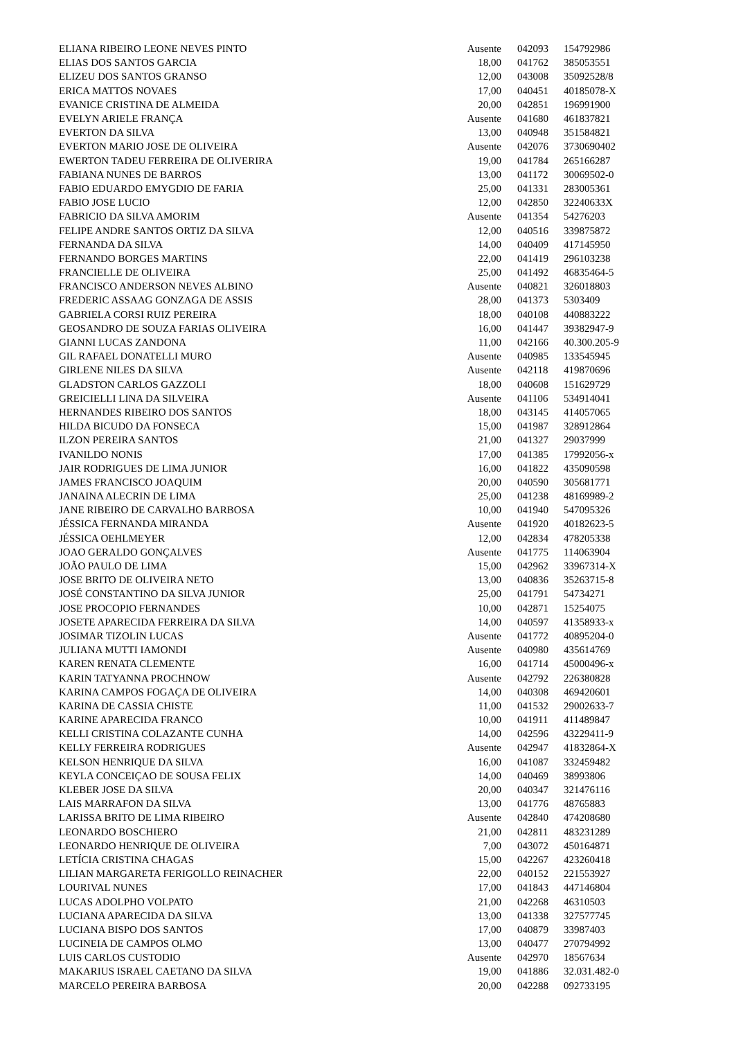| ELIANA RIBEIRO LEONE NEVES PINTO | Ausente | 042093 | 154792986 |
| ELIAS DOS SANTOS GARCIA | 18,00 | 041762 | 385053551 |
| ELIZEU DOS SANTOS GRANSO | 12,00 | 043008 | 35092528/8 |
| ERICA MATTOS NOVAES | 17,00 | 040451 | 40185078-X |
| EVANICE CRISTINA DE ALMEIDA | 20,00 | 042851 | 196991900 |
| EVELYN ARIELE FRANÇA | Ausente | 041680 | 461837821 |
| EVERTON DA SILVA | 13,00 | 040948 | 351584821 |
| EVERTON MARIO JOSE DE OLIVEIRA | Ausente | 042076 | 3730690402 |
| EWERTON TADEU FERREIRA DE OLIVERIRA | 19,00 | 041784 | 265166287 |
| FABIANA NUNES DE BARROS | 13,00 | 041172 | 30069502-0 |
| FABIO EDUARDO EMYGDIO DE FARIA | 25,00 | 041331 | 283005361 |
| FABIO JOSE LUCIO | 12,00 | 042850 | 32240633X |
| FABRICIO DA SILVA AMORIM | Ausente | 041354 | 54276203 |
| FELIPE ANDRE SANTOS ORTIZ DA SILVA | 12,00 | 040516 | 339875872 |
| FERNANDA DA SILVA | 14,00 | 040409 | 417145950 |
| FERNANDO BORGES MARTINS | 22,00 | 041419 | 296103238 |
| FRANCIELLE DE OLIVEIRA | 25,00 | 041492 | 46835464-5 |
| FRANCISCO ANDERSON NEVES ALBINO | Ausente | 040821 | 326018803 |
| FREDERIC ASSAAG GONZAGA DE ASSIS | 28,00 | 041373 | 5303409 |
| GABRIELA CORSI RUIZ PEREIRA | 18,00 | 040108 | 440883222 |
| GEOSANDRO DE SOUZA FARIAS OLIVEIRA | 16,00 | 041447 | 39382947-9 |
| GIANNI LUCAS ZANDONA | 11,00 | 042166 | 40.300.205-9 |
| GIL RAFAEL DONATELLI MURO | Ausente | 040985 | 133545945 |
| GIRLENE NILES DA SILVA | Ausente | 042118 | 419870696 |
| GLADSTON CARLOS GAZZOLI | 18,00 | 040608 | 151629729 |
| GREICIELLI LINA DA SILVEIRA | Ausente | 041106 | 534914041 |
| HERNANDES RIBEIRO DOS SANTOS | 18,00 | 043145 | 414057065 |
| HILDA BICUDO DA FONSECA | 15,00 | 041987 | 328912864 |
| ILZON PEREIRA SANTOS | 21,00 | 041327 | 29037999 |
| IVANILDO NONIS | 17,00 | 041385 | 17992056-x |
| JAIR RODRIGUES DE LIMA JUNIOR | 16,00 | 041822 | 435090598 |
| JAMES FRANCISCO JOAQUIM | 20,00 | 040590 | 305681771 |
| JANAINA ALECRIN DE LIMA | 25,00 | 041238 | 48169989-2 |
| JANE RIBEIRO DE CARVALHO BARBOSA | 10,00 | 041940 | 547095326 |
| JÉSSICA FERNANDA MIRANDA | Ausente | 041920 | 40182623-5 |
| JÉSSICA OEHLMEYER | 12,00 | 042834 | 478205338 |
| JOAO GERALDO GONÇALVES | Ausente | 041775 | 114063904 |
| JOÃO PAULO DE LIMA | 15,00 | 042962 | 33967314-X |
| JOSE BRITO DE OLIVEIRA NETO | 13,00 | 040836 | 35263715-8 |
| JOSÉ CONSTANTINO DA SILVA JUNIOR | 25,00 | 041791 | 54734271 |
| JOSE PROCOPIO FERNANDES | 10,00 | 042871 | 15254075 |
| JOSETE APARECIDA FERREIRA DA SILVA | 14,00 | 040597 | 41358933-x |
| JOSIMAR TIZOLIN LUCAS | Ausente | 041772 | 40895204-0 |
| JULIANA MUTTI IAMONDI | Ausente | 040980 | 435614769 |
| KAREN RENATA CLEMENTE | 16,00 | 041714 | 45000496-x |
| KARIN TATYANNA PROCHNOW | Ausente | 042792 | 226380828 |
| KARINA CAMPOS FOGAÇA DE OLIVEIRA | 14,00 | 040308 | 469420601 |
| KARINA DE CASSIA CHISTE | 11,00 | 041532 | 29002633-7 |
| KARINE APARECIDA FRANCO | 10,00 | 041911 | 411489847 |
| KELLI CRISTINA COLAZANTE CUNHA | 14,00 | 042596 | 43229411-9 |
| KELLY FERREIRA RODRIGUES | Ausente | 042947 | 41832864-X |
| KELSON HENRIQUE DA SILVA | 16,00 | 041087 | 332459482 |
| KEYLA CONCEIÇAO DE SOUSA FELIX | 14,00 | 040469 | 38993806 |
| KLEBER JOSE DA SILVA | 20,00 | 040347 | 321476116 |
| LAIS MARRAFON DA SILVA | 13,00 | 041776 | 48765883 |
| LARISSA BRITO DE LIMA RIBEIRO | Ausente | 042840 | 474208680 |
| LEONARDO BOSCHIERO | 21,00 | 042811 | 483231289 |
| LEONARDO HENRIQUE DE OLIVEIRA | 7,00 | 043072 | 450164871 |
| LETÍCIA CRISTINA CHAGAS | 15,00 | 042267 | 423260418 |
| LILIAN MARGARETA FERIGOLLO REINACHER | 22,00 | 040152 | 221553927 |
| LOURIVAL NUNES | 17,00 | 041843 | 447146804 |
| LUCAS ADOLPHO VOLPATO | 21,00 | 042268 | 46310503 |
| LUCIANA APARECIDA DA SILVA | 13,00 | 041338 | 327577745 |
| LUCIANA BISPO DOS SANTOS | 17,00 | 040879 | 33987403 |
| LUCINEIA DE CAMPOS OLMO | 13,00 | 040477 | 270794992 |
| LUIS CARLOS CUSTODIO | Ausente | 042970 | 18567634 |
| MAKARIUS ISRAEL CAETANO DA SILVA | 19,00 | 041886 | 32.031.482-0 |
| MARCELO PEREIRA BARBOSA | 20,00 | 042288 | 092733195 |